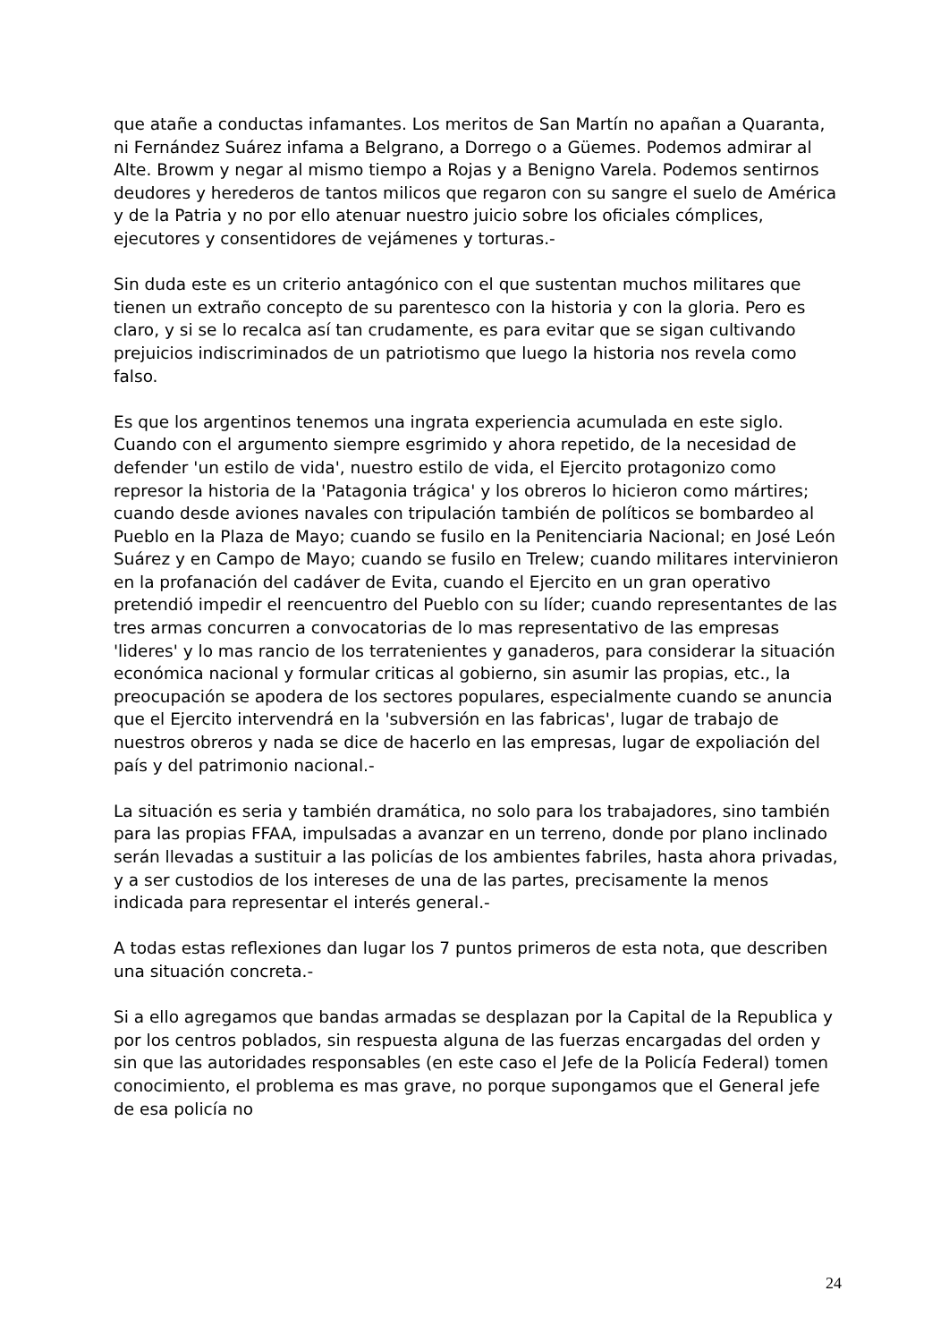que atañe a conductas infamantes. Los meritos de San Martín no apañan a Quaranta, ni Fernández Suárez infama a Belgrano, a Dorrego o a Güemes. Podemos admirar al Alte. Browm y negar al mismo tiempo a Rojas y a Benigno Varela. Podemos sentirnos deudores y herederos de tantos milicos que regaron con su sangre el suelo de América y de la Patria y no por ello atenuar nuestro juicio sobre los oficiales cómplices, ejecutores y consentidores de vejámenes y torturas.-
Sin duda este es un criterio antagónico con el que sustentan muchos militares que tienen un extraño concepto de su parentesco con la historia y con la gloria. Pero es claro, y si se lo recalca así tan crudamente, es para evitar que se sigan cultivando prejuicios indiscriminados de un patriotismo que luego la historia nos revela como falso.
Es que los argentinos tenemos una ingrata experiencia acumulada en este siglo. Cuando con el argumento siempre esgrimido y ahora repetido, de la necesidad de defender 'un estilo de vida', nuestro estilo de vida, el Ejercito protagonizo como represor la historia de la 'Patagonia trágica' y los obreros lo hicieron como mártires; cuando desde aviones navales con tripulación también de políticos se bombardeo al Pueblo en la Plaza de Mayo; cuando se fusilo en la Penitenciaria Nacional; en José León Suárez y en Campo de Mayo; cuando se fusilo en Trelew; cuando militares intervinieron en la profanación del cadáver de Evita, cuando el Ejercito en un gran operativo pretendió impedir el reencuentro del Pueblo con su líder; cuando representantes de las tres armas concurren a convocatorias de lo mas representativo de las empresas 'lideres' y lo mas rancio de los terratenientes y ganaderos, para considerar la situación económica nacional y formular criticas al gobierno, sin asumir las propias, etc., la preocupación se apodera de los sectores populares, especialmente cuando se anuncia que el Ejercito intervendrá en la 'subversión en las fabricas', lugar de trabajo de nuestros obreros y nada se dice de hacerlo en las empresas, lugar de expoliación del país y del patrimonio nacional.-
La situación es seria y también dramática, no solo para los trabajadores, sino también para las propias FFAA, impulsadas a avanzar en un terreno, donde por plano inclinado serán llevadas a sustituir a las policías de los ambientes fabriles, hasta ahora privadas, y a ser custodios de los intereses de una de las partes, precisamente la menos indicada para representar el interés general.-
A todas estas reflexiones dan lugar los 7 puntos primeros de esta nota, que describen una situación concreta.-
Si a ello agregamos que bandas armadas se desplazan por la Capital de la Republica y por los centros poblados, sin respuesta alguna de las fuerzas encargadas del orden y sin que las autoridades responsables (en este caso el Jefe de la Policía Federal) tomen conocimiento, el problema es mas grave, no porque supongamos que el General jefe de esa policía no
24